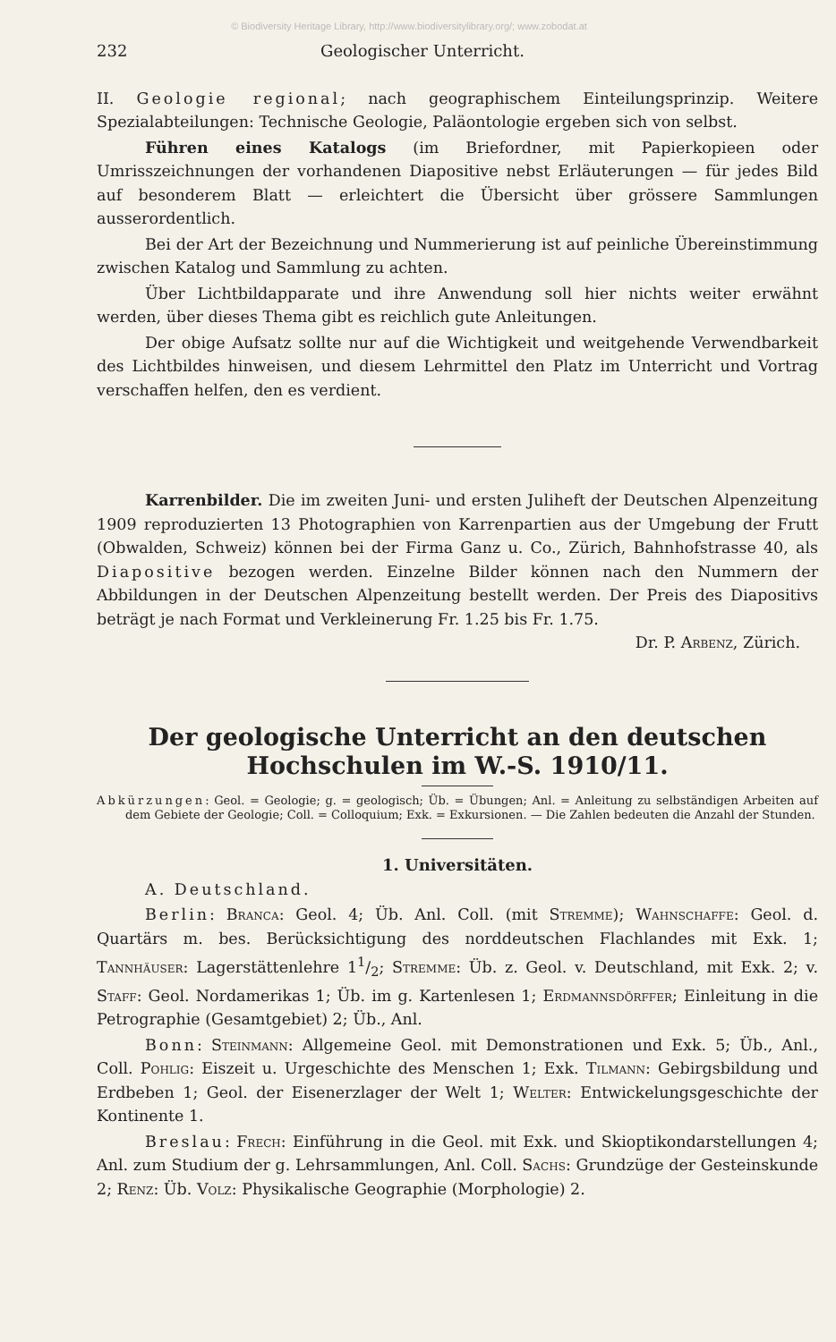© Biodiversity Heritage Library, http://www.biodiversitylibrary.org/; www.zobodat.at
232 Geologischer Unterricht.
II. Geologie regional; nach geographischem Einteilungsprinzip. Weitere Spezialabteilungen: Technische Geologie, Paläontologie ergeben sich von selbst.
Führen eines Katalogs (im Briefordner, mit Papierkopieen oder Umrisszeichnungen der vorhandenen Diapositive nebst Erläuterungen — für jedes Bild auf besonderem Blatt — erleichtert die Übersicht über grössere Sammlungen ausserordentlich.
Bei der Art der Bezeichnung und Nummerierung ist auf peinliche Übereinstimmung zwischen Katalog und Sammlung zu achten.
Über Lichtbildapparate und ihre Anwendung soll hier nichts weiter erwähnt werden, über dieses Thema gibt es reichlich gute Anleitungen.
Der obige Aufsatz sollte nur auf die Wichtigkeit und weitgehende Verwendbarkeit des Lichtbildes hinweisen, und diesem Lehrmittel den Platz im Unterricht und Vortrag verschaffen helfen, den es verdient.
Karrenbilder. Die im zweiten Juni- und ersten Juliheft der Deutschen Alpenzeitung 1909 reproduzierten 13 Photographien von Karrenpartien aus der Umgebung der Frutt (Obwalden, Schweiz) können bei der Firma Ganz u. Co., Zürich, Bahnhofstrasse 40, als Diapositive bezogen werden. Einzelne Bilder können nach den Nummern der Abbildungen in der Deutschen Alpenzeitung bestellt werden. Der Preis des Diapositivs beträgt je nach Format und Verkleinerung Fr. 1.25 bis Fr. 1.75. Dr. P. Arbenz, Zürich.
Der geologische Unterricht an den deutschen Hochschulen im W.-S. 1910/11.
Abkürzungen: Geol. = Geologie; g. = geologisch; Üb. = Übungen; Anl. = Anleitung zu selbständigen Arbeiten auf dem Gebiete der Geologie; Coll. = Colloquium; Exk. = Exkursionen. — Die Zahlen bedeuten die Anzahl der Stunden.
1. Universitäten.
A. Deutschland.
Berlin: Branca: Geol. 4; Üb. Anl. Coll. (mit Stremme); Wahnschaffe: Geol. d. Quartärs m. bes. Berücksichtigung des norddeutschen Flachlandes mit Exk. 1; Tannhäuser: Lagerstättenlehre 11/2; Stremme: Üb. z. Geol. v. Deutschland, mit Exk. 2; v. Staff: Geol. Nordamerikas 1; Üb. im g. Kartenlesen 1; Erdmannsdörffer; Einleitung in die Petrographie (Gesamtgebiet) 2; Üb., Anl.
Bonn: Steinmann: Allgemeine Geol. mit Demonstrationen und Exk. 5; Üb., Anl., Coll. Pohlig: Eiszeit u. Urgeschichte des Menschen 1; Exk. Tilmann: Gebirgsbildung und Erdbeben 1; Geol. der Eisenerzlager der Welt 1; Welter: Entwickelungsgeschichte der Kontinente 1.
Breslau: Frech: Einführung in die Geol. mit Exk. und Skioptikondarstellungen 4; Anl. zum Studium der g. Lehrsammlungen, Anl. Coll. Sachs: Grundzüge der Gesteinskunde 2; Renz: Üb. Volz: Physikalische Geographie (Morphologie) 2.